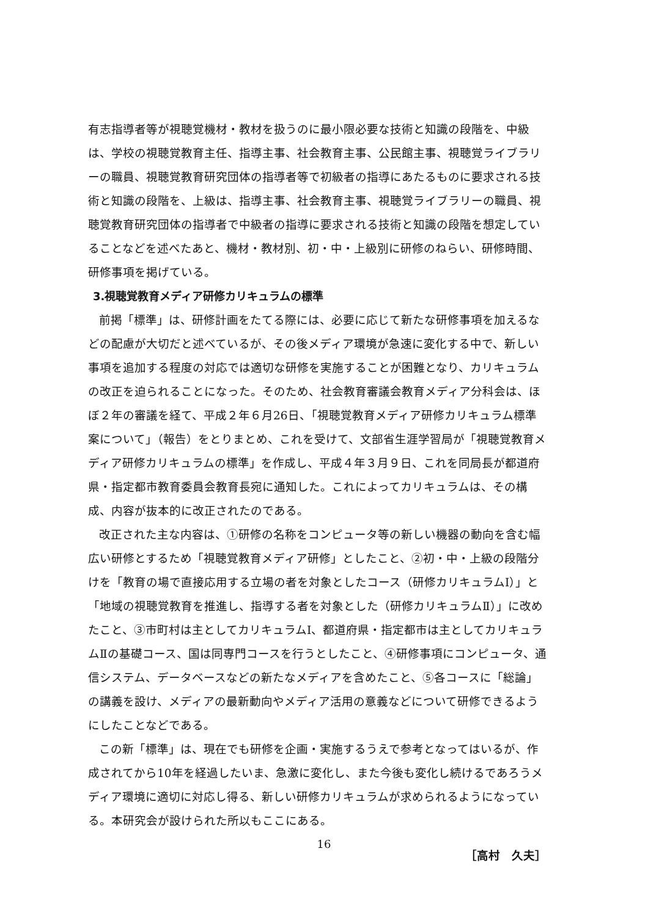有志指導者等が視聴覚機材・教材を扱うのに最小限必要な技術と知識の段階を、中級は、学校の視聴覚教育主任、指導主事、社会教育主事、公民館主事、視聴覚ライブラリーの職員、視聴覚教育研究団体の指導者等で初級者の指導にあたるものに要求される技術と知識の段階を、上級は、指導主事、社会教育主事、視聴覚ライブラリーの職員、視聴覚教育研究団体の指導者で中級者の指導に要求される技術と知識の段階を想定していることなどを述べたあと、機材・教材別、初・中・上級別に研修のねらい、研修時間、研修事項を掲げている。
3.視聴覚教育メディア研修カリキュラムの標準
前掲「標準」は、研修計画をたてる際には、必要に応じて新たな研修事項を加えるなどの配慮が大切だと述べているが、その後メディア環境が急速に変化する中で、新しい事項を追加する程度の対応では適切な研修を実施することが困難となり、カリキュラムの改正を迫られることになった。そのため、社会教育審議会教育メディア分科会は、ほぼ２年の審議を経て、平成２年６月26日、「視聴覚教育メディア研修カリキュラム標準案について」（報告）をとりまとめ、これを受けて、文部省生涯学習局が「視聴覚教育メディア研修カリキュラムの標準」を作成し、平成４年３月９日、これを同局長が都道府県・指定都市教育委員会教育長宛に通知した。これによってカリキュラムは、その構成、内容が抜本的に改正されたのである。
改正された主な内容は、①研修の名称をコンピュータ等の新しい機器の動向を含む幅広い研修とするため「視聴覚教育メディア研修」としたこと、②初・中・上級の段階分けを「教育の場で直接応用する立場の者を対象としたコース（研修カリキュラムⅠ）」と「地域の視聴覚教育を推進し、指導する者を対象とした（研修カリキュラムⅡ）」に改めたこと、③市町村は主としてカリキュラムⅠ、都道府県・指定都市は主としてカリキュラムⅡの基礎コース、国は同専門コースを行うとしたこと、④研修事項にコンピュータ、通信システム、データベースなどの新たなメディアを含めたこと、⑤各コースに「総論」の講義を設け、メディアの最新動向やメディア活用の意義などについて研修できるようにしたことなどである。
この新「標準」は、現在でも研修を企画・実施するうえで参考となってはいるが、作成されてから10年を経過したいま、急激に変化し、また今後も変化し続けるであろうメディア環境に適切に対応し得る、新しい研修カリキュラムが求められるようになっている。本研究会が設けられた所以もここにある。
［高村　久夫］
16